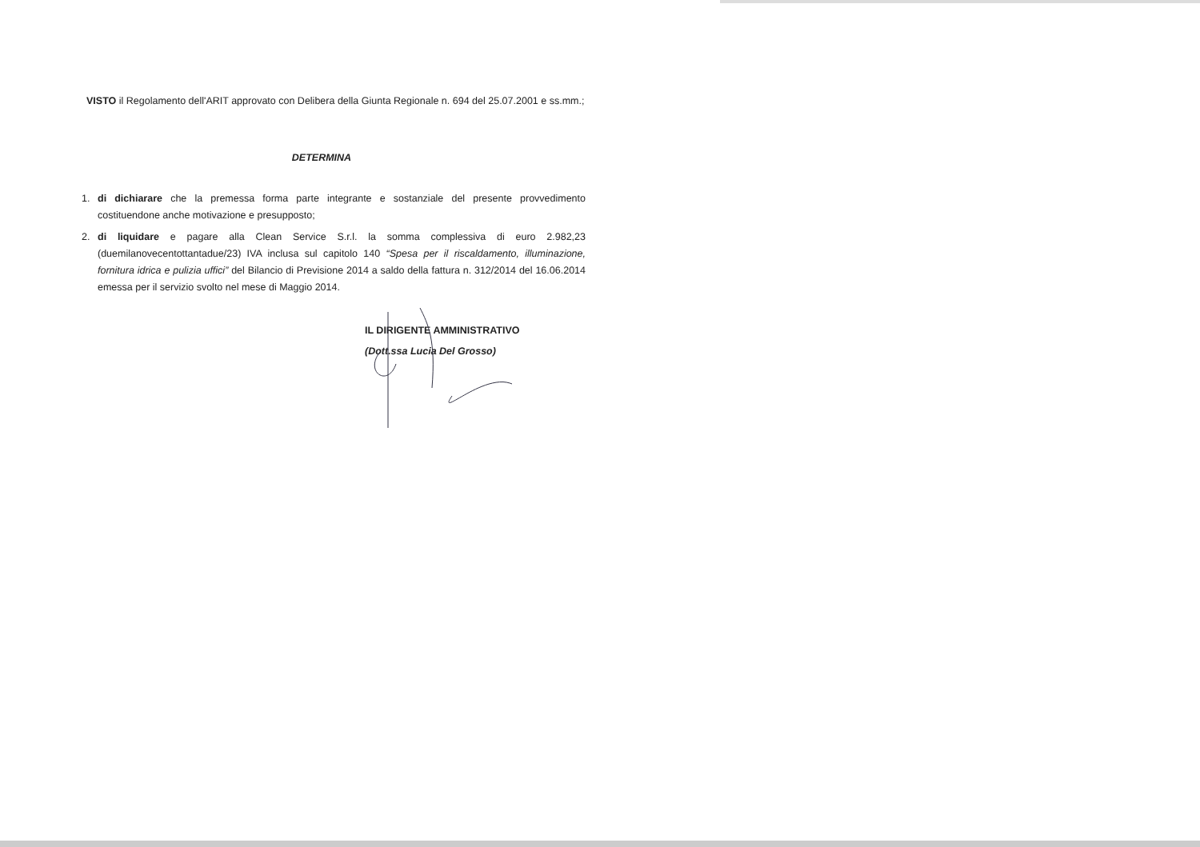VISTO il Regolamento dell'ARIT approvato con Delibera della Giunta Regionale n. 694 del 25.07.2001 e ss.mm.;
DETERMINA
1. di dichiarare che la premessa forma parte integrante e sostanziale del presente provvedimento costituendone anche motivazione e presupposto;
2. di liquidare e pagare alla Clean Service S.r.l. la somma complessiva di euro 2.982,23 (duemilanovecentottantadue/23) IVA inclusa sul capitolo 140 “Spesa per il riscaldamento, illuminazione, fornitura idrica e pulizia uffici” del Bilancio di Previsione 2014 a saldo della fattura n. 312/2014 del 16.06.2014 emessa per il servizio svolto nel mese di Maggio 2014.
IL DIRIGENTE AMMINISTRATIVO
(Dott.ssa Lucia Del Grosso)